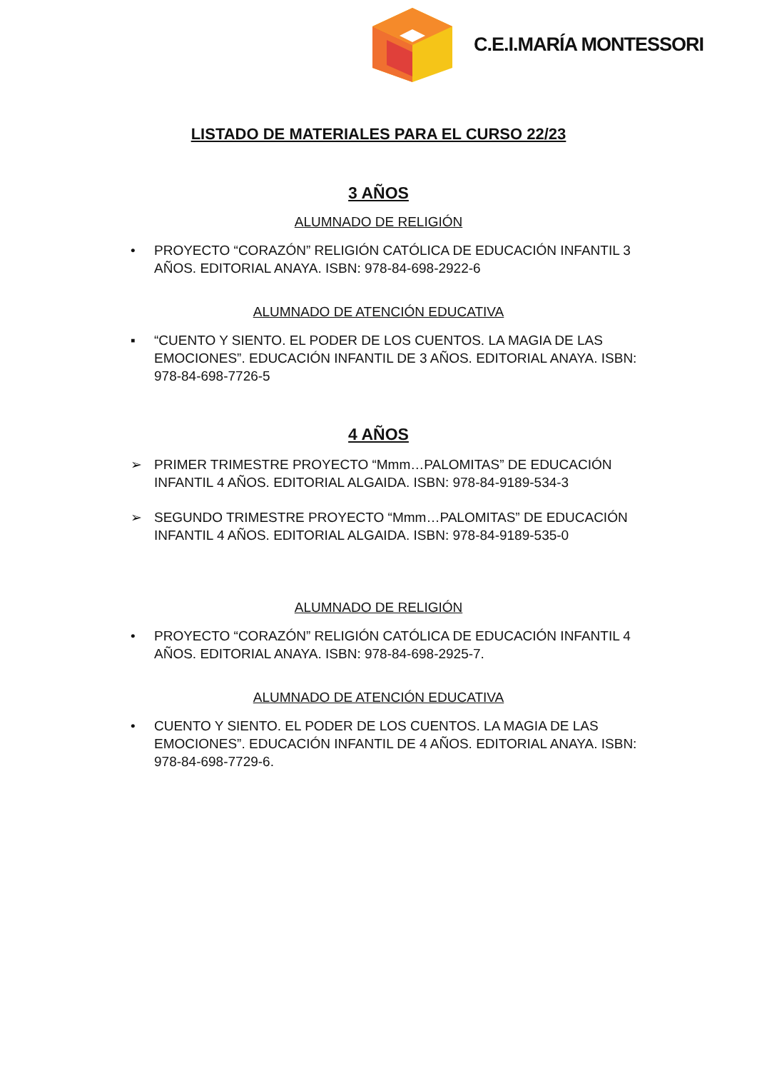C.E.I.MARÍA MONTESSORI
LISTADO DE MATERIALES PARA EL CURSO 22/23
3 AÑOS
ALUMNADO DE RELIGIÓN
• PROYECTO “CORAZÓN” RELIGIÓN CATÓLICA DE EDUCACIÓN INFANTIL 3 AÑOS. EDITORIAL ANAYA. ISBN: 978-84-698-2922-6
ALUMNADO DE ATENCIÓN EDUCATIVA
▪ “CUENTO Y SIENTO. EL PODER DE LOS CUENTOS. LA MAGIA DE LAS EMOCIONES”. EDUCACIÓN INFANTIL DE 3 AÑOS. EDITORIAL ANAYA. ISBN: 978-84-698-7726-5
4 AÑOS
➢ PRIMER TRIMESTRE PROYECTO “Mmm…PALOMITAS” DE EDUCACIÓN INFANTIL 4 AÑOS. EDITORIAL ALGAIDA. ISBN: 978-84-9189-534-3
➢ SEGUNDO TRIMESTRE PROYECTO “Mmm…PALOMITAS” DE EDUCACIÓN INFANTIL 4 AÑOS. EDITORIAL ALGAIDA. ISBN: 978-84-9189-535-0
ALUMNADO DE RELIGIÓN
• PROYECTO “CORAZÓN” RELIGIÓN CATÓLICA DE EDUCACIÓN INFANTIL 4 AÑOS. EDITORIAL ANAYA. ISBN: 978-84-698-2925-7.
ALUMNADO DE ATENCIÓN EDUCATIVA
• CUENTO Y SIENTO. EL PODER DE LOS CUENTOS. LA MAGIA DE LAS EMOCIONES”. EDUCACIÓN INFANTIL DE 4 AÑOS. EDITORIAL ANAYA. ISBN: 978-84-698-7729-6.